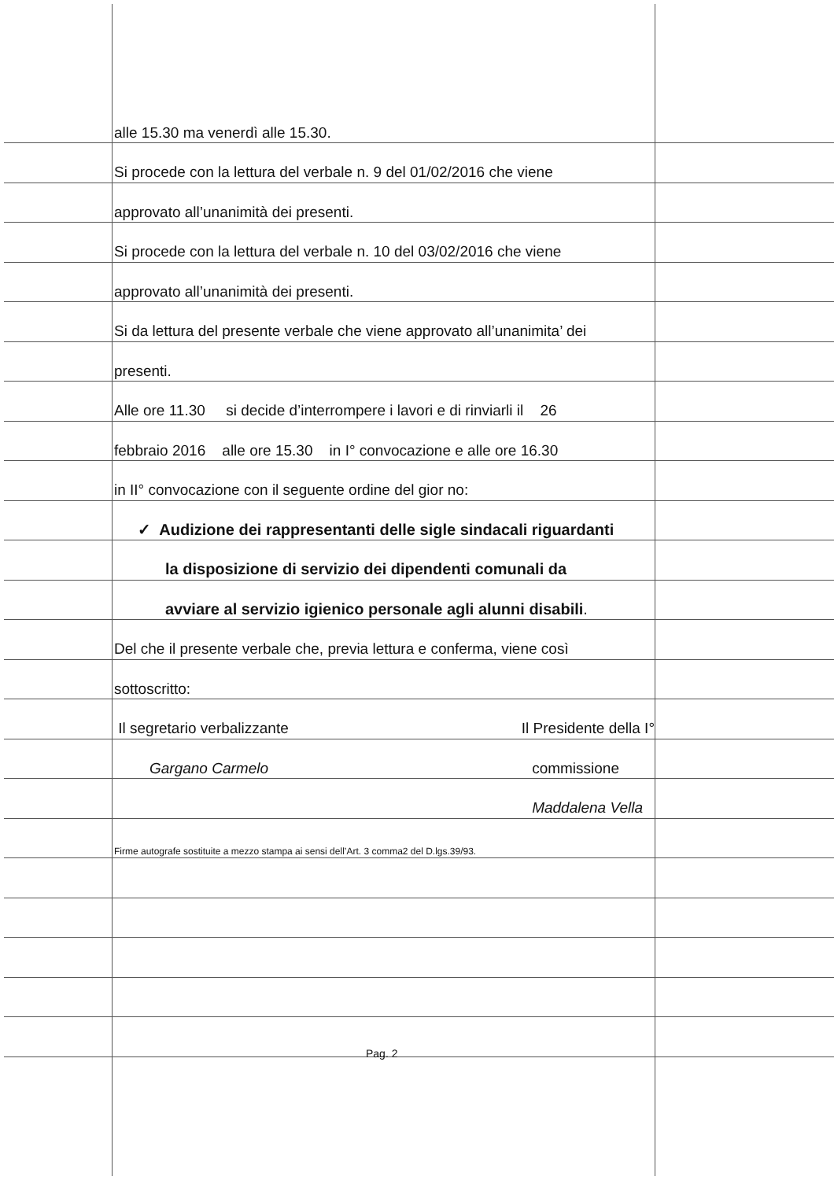alle 15.30 ma venerdì alle 15.30.
Si procede con la lettura del verbale n. 9 del 01/02/2016 che viene
approvato all’unanimità dei presenti.
Si procede con la lettura del verbale n. 10 del 03/02/2016 che viene
approvato all’unanimità dei presenti.
Si da lettura del presente verbale che viene approvato all’unanimita’ dei
presenti.
Alle ore 11.30 si decide d’interrompere i lavori e di rinviarli il 26
febbraio 2016 alle ore 15.30 in I° convocazione e alle ore 16.30
in II° convocazione con il seguente ordine del gior no:
✓ Audizione dei rappresentanti delle sigle sindacali riguardanti
la disposizione di servizio dei dipendenti comunali da
avviare al servizio igienico personale agli alunni disabili.
Del che il presente verbale che, previa lettura e conferma, viene così
sottoscritto:
Il segretario verbalizzante Il Presidente della I°
Gargano Carmelo commissione
Maddalena Vella
Firme autografe sostituite a mezzo stampa ai sensi dell’Art. 3 comma2 del D.lgs.39/93.
Pag. 2